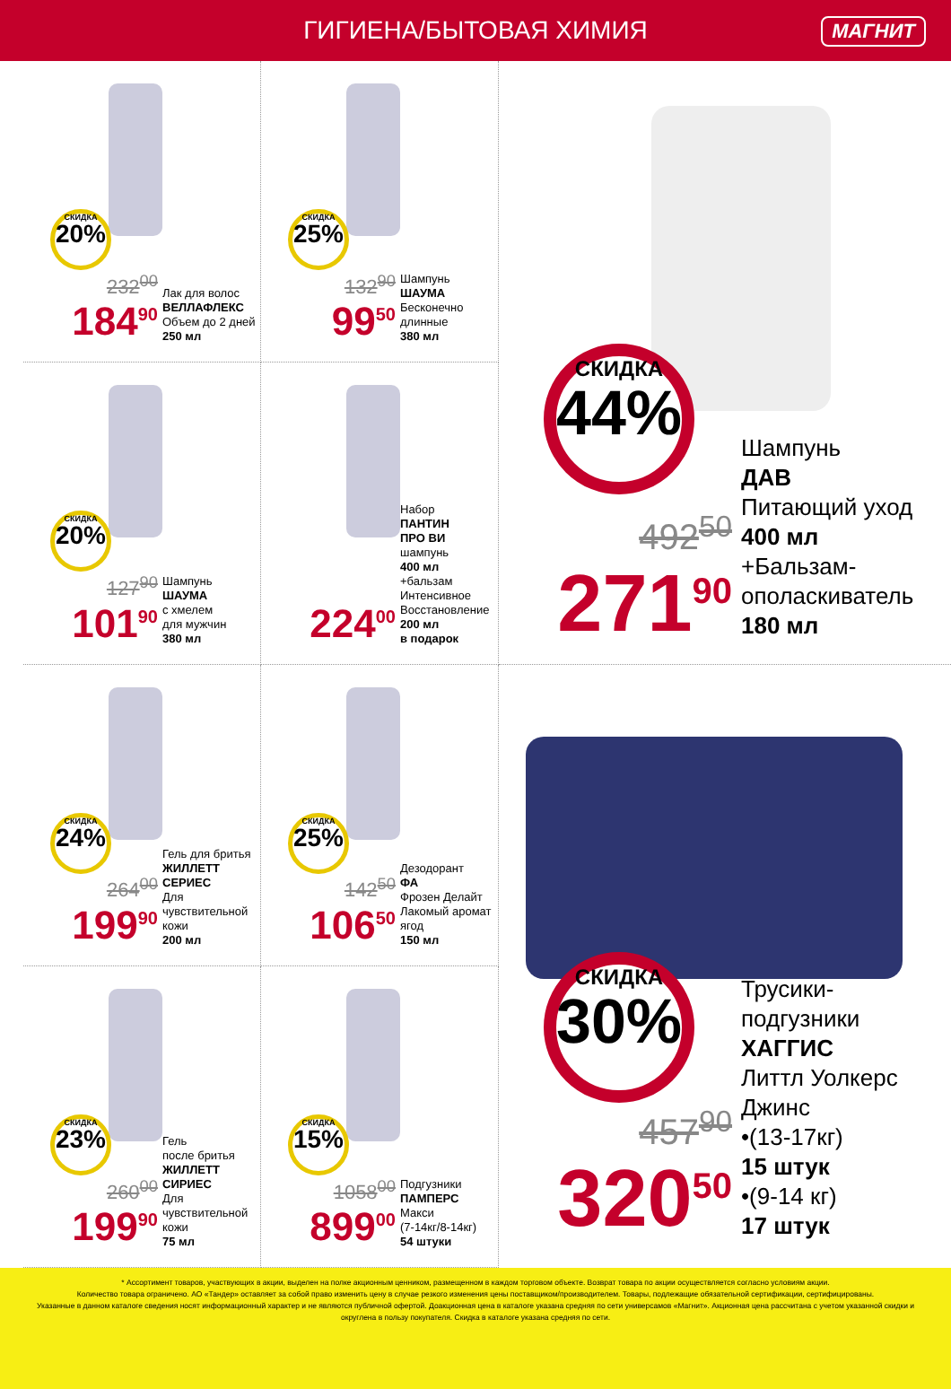ГИГИЕНА/БЫТОВАЯ ХИМИЯ МАГНИТ
СКИДКА
20%
232<sup>00</sup>
184<sup>90</sup>
Лак для волос
ВЕЛЛАФЛЕКС
Объем до 2 дней
250 мл
СКИДКА
25%
132<sup>90</sup>
99<sup>50</sup>
Шампунь
ШАУМА
Бесконечно
длинные
380 мл
СКИДКА
20%
127<sup>90</sup>
101<sup>90</sup>
Шампунь
ШАУМА
с хмелем
для мужчин
380 мл
224<sup>00</sup>
Набор
ПАНТИН
ПРО ВИ
шампунь
400 мл
+бальзам
Интенсивное
Восстановление
200 мл
в подарок
СКИДКА
24%
264<sup>00</sup>
199<sup>90</sup>
Гель для бритья
ЖИЛЛЕТТ
СЕРИЕС
Для чувствительной
кожи
200 мл
СКИДКА
25%
142<sup>50</sup>
106<sup>50</sup>
Дезодорант
ФА
Фрозен Делайт
Лакомый аромат
ягод
150 мл
СКИДКА
23%
260<sup>00</sup>
199<sup>90</sup>
Гель
после бритья
ЖИЛЛЕТТ
СИРИЕС
Для чувствительной
кожи
75 мл
СКИДКА
15%
1058<sup>00</sup>
899<sup>00</sup>
Подгузники
ПАМПЕРС
Макси
(7-14кг/8-14кг)
54 штуки
СКИДКА
44%
492<sup>50</sup>
271<sup>90</sup>
Шампунь
ДАВ
Питающий уход
400 мл
+Бальзам-
ополаскиватель
180 мл
СКИДКА
30%
457<sup>90</sup>
320<sup>50</sup>
Трусики-
подгузники
ХАГГИС
Литтл Уолкерс
Джинс
•(13-17кг)
15 штук
•(9-14 кг)
17 штук
* Ассортимент товаров, участвующих в акции, выделен на полке акционным ценником, размещенном в каждом торговом объекте. Возврат товара по акции осуществляется согласно условиям акции.
Количество товара ограничено. АО «Тандер» оставляет за собой право изменить цену в случае резкого изменения цены поставщиком/производителем. Товары, подлежащие обязательной сертификации, сертифицированы.
Указанные в данном каталоге сведения носят информационный характер и не являются публичной офертой. Доакционная цена в каталоге указана средняя по сети универсамов «Магнит». Акционная цена рассчитана с учетом указанной скидки и округлена в пользу покупателя. Скидка в каталоге указана средняя по сети.